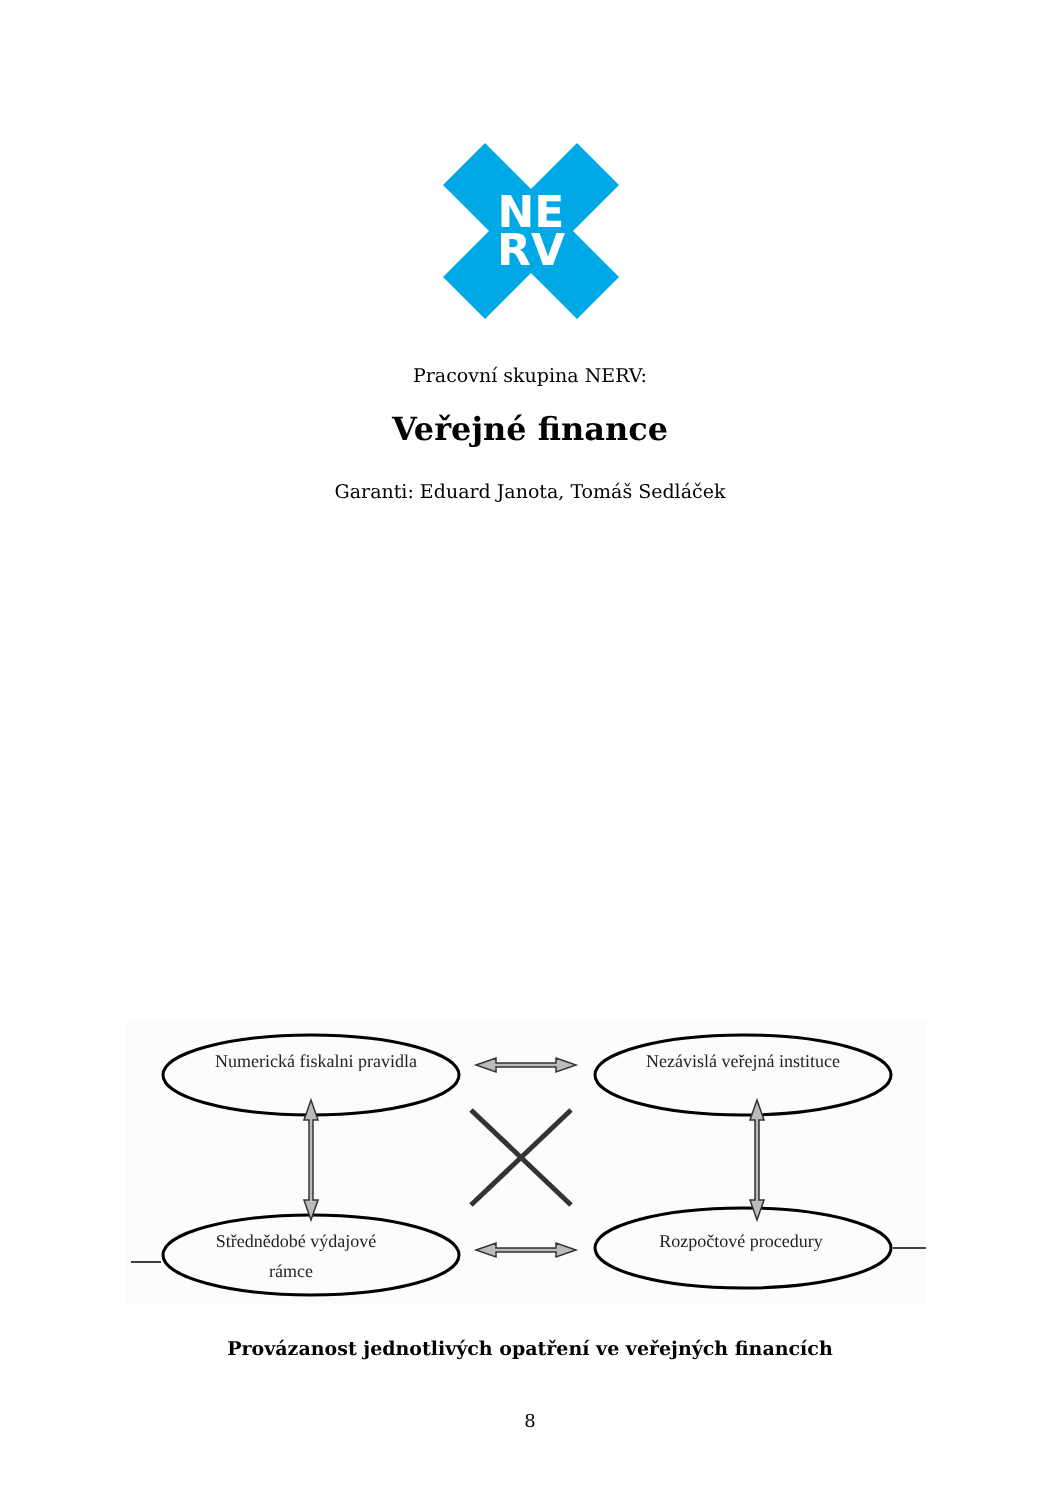NE
RV
Pracovní skupina NERV:
Veřejné finance
Garanti: Eduard Janota, Tomáš Sedláček
Numerická fiskalni pravidla
Nezávislá veřejná instituce
Střednědobé výdajové
rámce
Rozpočtové procedury
Provázanost jednotlivých opatření ve veřejných financích
8